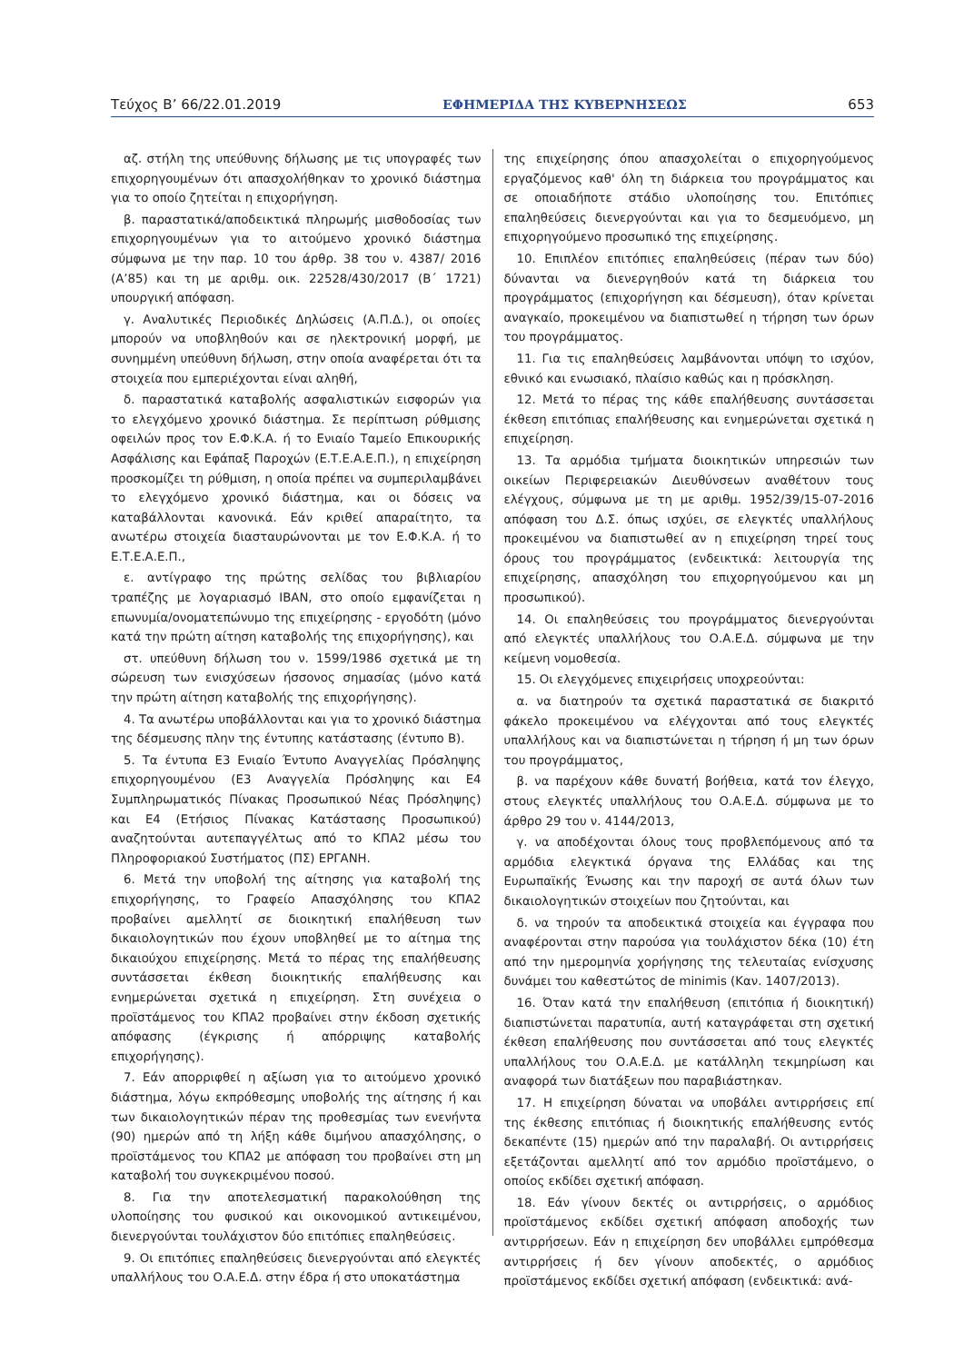Τεύχος B’ 66/22.01.2019 ΕΦΗΜΕΡΙΔΑ ΤΗΣ ΚΥΒΕΡΝΗΣΕΩΣ 653
αζ. στήλη της υπεύθυνης δήλωσης με τις υπογραφές των επιχορηγουμένων ότι απασχολήθηκαν το χρονικό διάστημα για το οποίο ζητείται η επιχορήγηση.
β. παραστατικά/αποδεικτικά πληρωμής μισθοδοσίας των επιχορηγουμένων για το αιτούμενο χρονικό διάστημα σύμφωνα με την παρ. 10 του άρθρ. 38 του ν. 4387/ 2016 (Α’85) και τη με αριθμ. οικ. 22528/430/2017 (Β΄ 1721) υπουργική απόφαση.
γ. Αναλυτικές Περιοδικές Δηλώσεις (Α.Π.Δ.), οι οποίες μπορούν να υποβληθούν και σε ηλεκτρονική μορφή, με συνημμένη υπεύθυνη δήλωση, στην οποία αναφέρεται ότι τα στοιχεία που εμπεριέχονται είναι αληθή,
δ. παραστατικά καταβολής ασφαλιστικών εισφορών για το ελεγχόμενο χρονικό διάστημα. Σε περίπτωση ρύθμισης οφειλών προς τον Ε.Φ.Κ.Α. ή το Ενιαίο Ταμείο Επικουρικής Ασφάλισης και Εφάπαξ Παροχών (Ε.Τ.Ε.Α.Ε.Π.), η επιχείρηση προσκομίζει τη ρύθμιση, η οποία πρέπει να συμπεριλαμβάνει το ελεγχόμενο χρονικό διάστημα, και οι δόσεις να καταβάλλονται κανονικά. Εάν κριθεί απαραίτητο, τα ανωτέρω στοιχεία διασταυρώνονται με τον Ε.Φ.Κ.Α. ή το Ε.Τ.Ε.Α.Ε.Π.,
ε. αντίγραφο της πρώτης σελίδας του βιβλιαρίου τραπέζης με λογαριασμό IBAN, στο οποίο εμφανίζεται η επωνυμία/ονοματεπώνυμο της επιχείρησης - εργοδότη (μόνο κατά την πρώτη αίτηση καταβολής της επιχορήγησης), και
στ. υπεύθυνη δήλωση του ν. 1599/1986 σχετικά με τη σώρευση των ενισχύσεων ήσσονος σημασίας (μόνο κατά την πρώτη αίτηση καταβολής της επιχορήγησης).
4. Τα ανωτέρω υποβάλλονται και για το χρονικό διάστημα της δέσμευσης πλην της έντυπης κατάστασης (έντυπο Β).
5. Τα έντυπα Ε3 Ενιαίο Έντυπο Αναγγελίας Πρόσληψης επιχορηγουμένου (Ε3 Αναγγελία Πρόσληψης και Ε4 Συμπληρωματικός Πίνακας Προσωπικού Νέας Πρόσληψης) και Ε4 (Ετήσιος Πίνακας Κατάστασης Προσωπικού) αναζητούνται αυτεπαγγέλτως από το ΚΠΑ2 μέσω του Πληροφοριακού Συστήματος (ΠΣ) ΕΡΓΑΝΗ.
6. Μετά την υποβολή της αίτησης για καταβολή της επιχορήγησης, το Γραφείο Απασχόλησης του ΚΠΑ2 προβαίνει αμελλητί σε διοικητική επαλήθευση των δικαιολογητικών που έχουν υποβληθεί με το αίτημα της δικαιούχου επιχείρησης. Μετά το πέρας της επαλήθευσης συντάσσεται έκθεση διοικητικής επαλήθευσης και ενημερώνεται σχετικά η επιχείρηση. Στη συνέχεια ο προϊστάμενος του ΚΠΑ2 προβαίνει στην έκδοση σχετικής απόφασης (έγκρισης ή απόρριψης καταβολής επιχορήγησης).
7. Εάν απορριφθεί η αξίωση για το αιτούμενο χρονικό διάστημα, λόγω εκπρόθεσμης υποβολής της αίτησης ή και των δικαιολογητικών πέραν της προθεσμίας των ενενήντα (90) ημερών από τη λήξη κάθε διμήνου απασχόλησης, ο προϊστάμενος του ΚΠΑ2 με απόφαση του προβαίνει στη μη καταβολή του συγκεκριμένου ποσού.
8. Για την αποτελεσματική παρακολούθηση της υλοποίησης του φυσικού και οικονομικού αντικειμένου, διενεργούνται τουλάχιστον δύο επιτόπιες επαληθεύσεις.
9. Οι επιτόπιες επαληθεύσεις διενεργούνται από ελεγκτές υπαλλήλους του Ο.Α.Ε.Δ. στην έδρα ή στο υποκατάστημα
της επιχείρησης όπου απασχολείται ο επιχορηγούμενος εργαζόμενος καθ' όλη τη διάρκεια του προγράμματος και σε οποιαδήποτε στάδιο υλοποίησης του. Επιτόπιες επαληθεύσεις διενεργούνται και για το δεσμευόμενο, μη επιχορηγούμενο προσωπικό της επιχείρησης.
10. Επιπλέον επιτόπιες επαληθεύσεις (πέραν των δύο) δύνανται να διενεργηθούν κατά τη διάρκεια του προγράμματος (επιχορήγηση και δέσμευση), όταν κρίνεται αναγκαίο, προκειμένου να διαπιστωθεί η τήρηση των όρων του προγράμματος.
11. Για τις επαληθεύσεις λαμβάνονται υπόψη το ισχύον, εθνικό και ενωσιακό, πλαίσιο καθώς και η πρόσκληση.
12. Μετά το πέρας της κάθε επαλήθευσης συντάσσεται έκθεση επιτόπιας επαλήθευσης και ενημερώνεται σχετικά η επιχείρηση.
13. Τα αρμόδια τμήματα διοικητικών υπηρεσιών των οικείων Περιφερειακών Διευθύνσεων αναθέτουν τους ελέγχους, σύμφωνα με τη με αριθμ. 1952/39/15-07-2016 απόφαση του Δ.Σ. όπως ισχύει, σε ελεγκτές υπαλλήλους προκειμένου να διαπιστωθεί αν η επιχείρηση τηρεί τους όρους του προγράμματος (ενδεικτικά: λειτουργία της επιχείρησης, απασχόληση του επιχορηγούμενου και μη προσωπικού).
14. Οι επαληθεύσεις του προγράμματος διενεργούνται από ελεγκτές υπαλλήλους του Ο.Α.Ε.Δ. σύμφωνα με την κείμενη νομοθεσία.
15. Οι ελεγχόμενες επιχειρήσεις υποχρεούνται:
α. να διατηρούν τα σχετικά παραστατικά σε διακριτό φάκελο προκειμένου να ελέγχονται από τους ελεγκτές υπαλλήλους και να διαπιστώνεται η τήρηση ή μη των όρων του προγράμματος,
β. να παρέχουν κάθε δυνατή βοήθεια, κατά τον έλεγχο, στους ελεγκτές υπαλλήλους του Ο.Α.Ε.Δ. σύμφωνα με το άρθρο 29 του ν. 4144/2013,
γ. να αποδέχονται όλους τους προβλεπόμενους από τα αρμόδια ελεγκτικά όργανα της Ελλάδας και της Ευρωπαϊκής Ένωσης και την παροχή σε αυτά όλων των δικαιολογητικών στοιχείων που ζητούνται, και
δ. να τηρούν τα αποδεικτικά στοιχεία και έγγραφα που αναφέρονται στην παρούσα για τουλάχιστον δέκα (10) έτη από την ημερομηνία χορήγησης της τελευταίας ενίσχυσης δυνάμει του καθεστώτος de minimis (Καν. 1407/2013).
16. Όταν κατά την επαλήθευση (επιτόπια ή διοικητική) διαπιστώνεται παρατυπία, αυτή καταγράφεται στη σχετική έκθεση επαλήθευσης που συντάσσεται από τους ελεγκτές υπαλλήλους του Ο.Α.Ε.Δ. με κατάλληλη τεκμηρίωση και αναφορά των διατάξεων που παραβιάστηκαν.
17. Η επιχείρηση δύναται να υποβάλει αντιρρήσεις επί της έκθεσης επιτόπιας ή διοικητικής επαλήθευσης εντός δεκαπέντε (15) ημερών από την παραλαβή. Οι αντιρρήσεις εξετάζονται αμελλητί από τον αρμόδιο προϊστάμενο, ο οποίος εκδίδει σχετική απόφαση.
18. Εάν γίνουν δεκτές οι αντιρρήσεις, ο αρμόδιος προϊστάμενος εκδίδει σχετική απόφαση αποδοχής των αντιρρήσεων. Εάν η επιχείρηση δεν υποβάλλει εμπρόθεσμα αντιρρήσεις ή δεν γίνουν αποδεκτές, ο αρμόδιος προϊστάμενος εκδίδει σχετική απόφαση (ενδεικτικά: ανά-